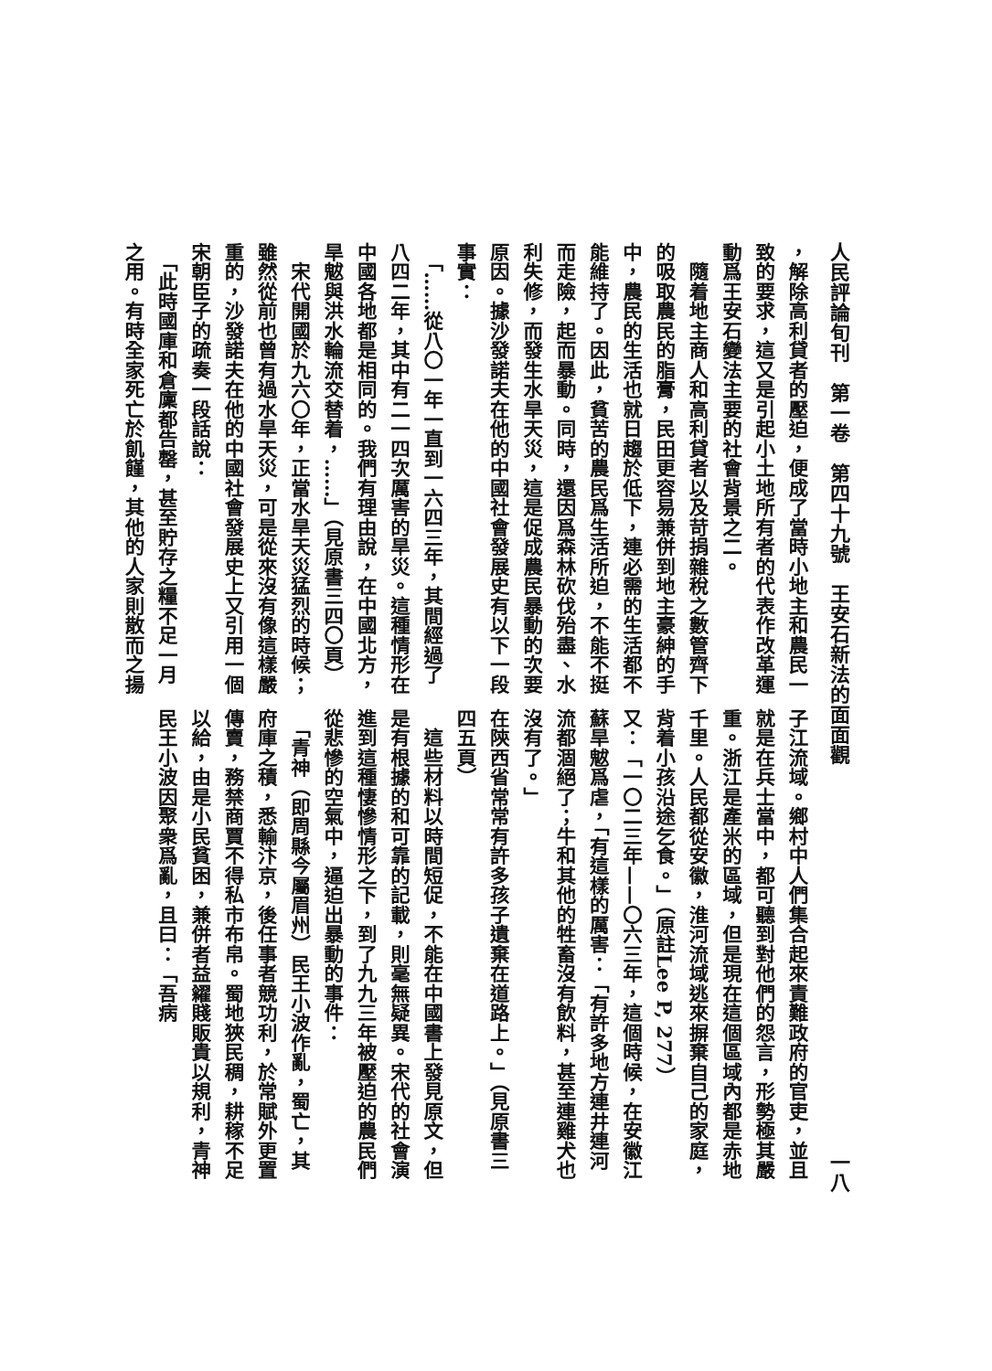人民評論旬刊　第一卷　第四十九號　王安石新法的面面觀 一八
，解除高利貸者的壓迫，便成了當時小地主和農民一致的要求，這又是引起小土地所有者的代表作改革運動爲王安石變法主要的社會背景之二。
　隨着地主商人和高利貸者以及苛捐雜稅之數管齊下的吸取農民的脂膏，民田更容易兼併到地主豪紳的手中，農民的生活也就日趨於低下，連必需的生活都不能維持了。因此，貧苦的農民爲生活所迫，不能不挺而走險，起而暴動。同時，還因爲森林砍伐殆盡、水利失修，而發生水旱天災，這是促成農民暴動的次要原因。據沙發諾夫在他的中國社會發展史有以下一段事實：
　「……從八〇一年一直到一六四三年，其間經過了八四二年，其中有二一四次厲害的旱災。這種情形在中國各地都是相同的。我們有理由說，在中國北方，旱魃與洪水輪流交替着，……」（見原書三四〇頁）
　宋代開國於九六〇年，正當水旱天災猛烈的時候；雖然從前也曾有過水旱天災，可是從來沒有像這樣嚴重的，沙發諾夫在他的中國社會發展史上又引用一個宋朝臣子的疏奏一段話說：
　「此時國庫和倉廩都告罄，甚至貯存之糧不足一月之用。有時全家死亡於飢饉，其他的人家則散而之揚
子江流域。鄉村中人們集合起來責難政府的官吏，並且就是在兵士當中，都可聽到對他們的怨言，形勢極其嚴重。浙江是產米的區域，但是現在這個區域內都是赤地千里。人民都從安徽，淮河流域逃來摒棄自己的家庭，背着小孩沿途乞食。」（原註Lee P, 277）
又：「一〇二三年——〇六三年，這個時候，在安徽江蘇旱魃爲虐，「有這樣的厲害：「有許多地方連井連河流都涸絕了；牛和其他的牲畜沒有飲料，甚至連雞犬也沒有了。」
在陝西省常常有許多孩子遺棄在道路上。」（見原書三四五頁）
　這些材料以時間短促，不能在中國書上發見原文，但是有根據的和可靠的記載，則毫無疑異。宋代的社會演進到這種悽慘情形之下，到了九九三年被壓迫的農民們從悲慘的空氣中，逼迫出暴動的事件：
　「青神（即周縣今屬眉州）民王小波作亂，蜀亡，其府庫之積，悉輸汴京，後任事者競功利，於常賦外更置傳賣，務禁商賈不得私市布帛。蜀地狹民稠，耕稼不足以給，由是小民貧困，兼併者益糴賤販貴以規利，青神民王小波因聚衆爲亂，且曰：「吾病